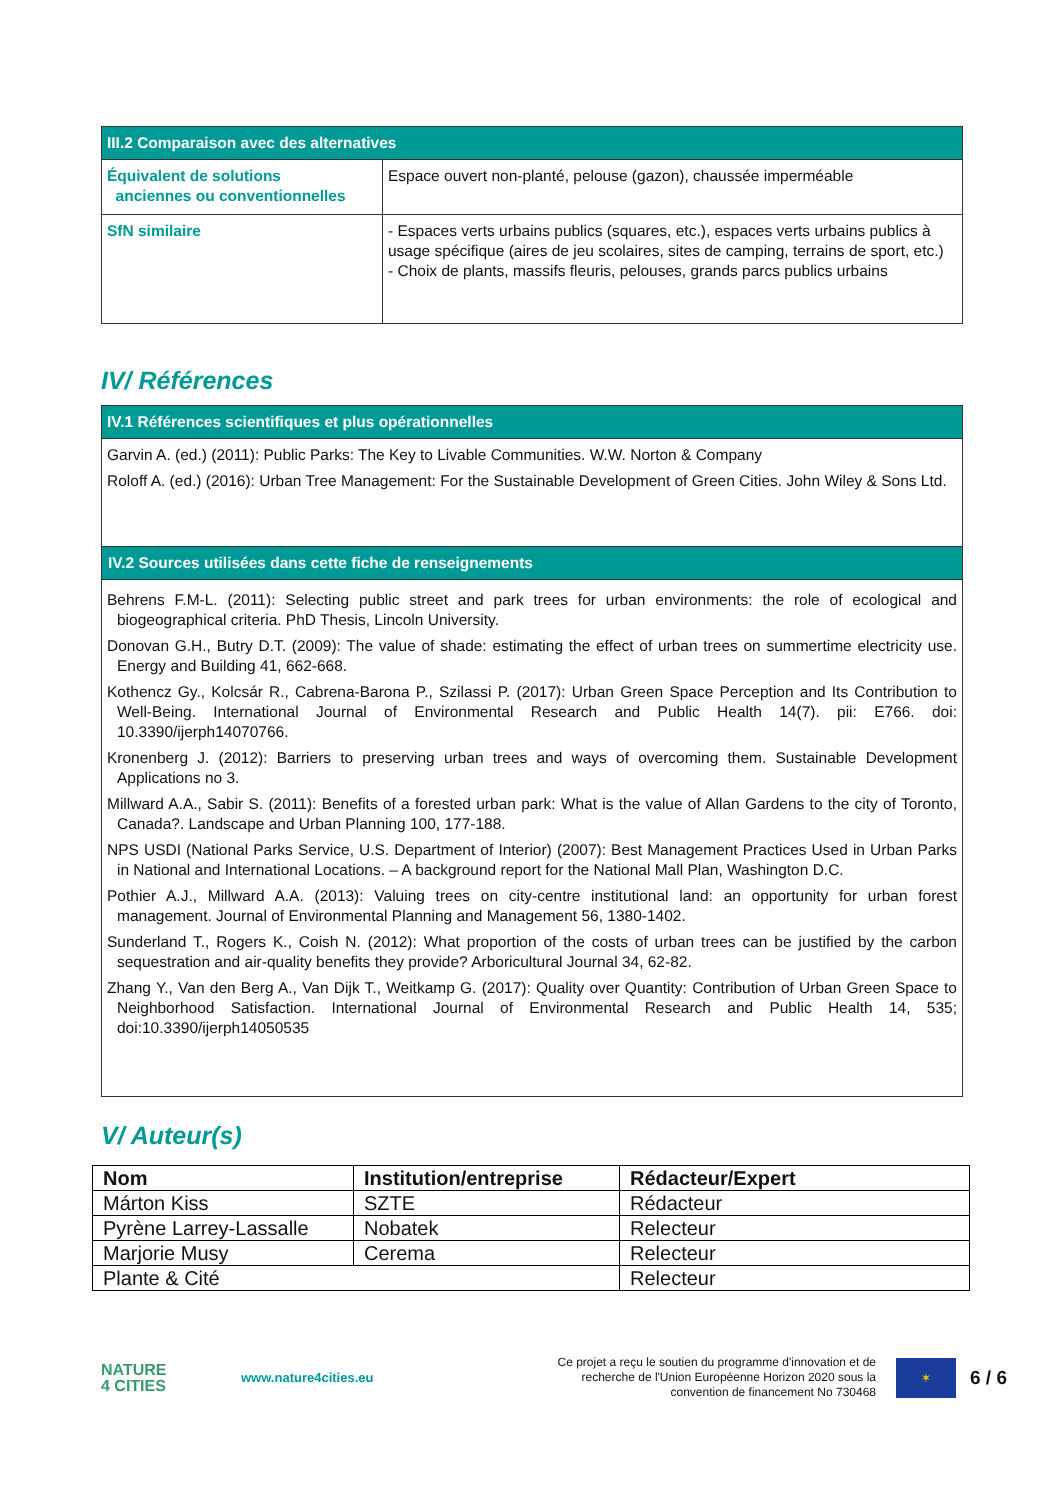| III.2 Comparaison avec des alternatives | |
| --- | --- |
| Équivalent de solutions anciennes ou conventionnelles | Espace ouvert non-planté, pelouse (gazon), chaussée imperméable |
| SfN similaire | - Espaces verts urbains publics (squares, etc.), espaces verts urbains publics à usage spécifique (aires de jeu scolaires, sites de camping, terrains de sport, etc.) - Choix de plants, massifs fleuris, pelouses, grands parcs publics urbains |
IV/ Références
| IV.1 Références scientifiques et plus opérationnelles |
| --- |
| Garvin A. (ed.) (2011): Public Parks: The Key to Livable Communities. W.W. Norton & Company Roloff A. (ed.) (2016): Urban Tree Management: For the Sustainable Development of Green Cities. John Wiley & Sons Ltd. |
| IV.2 Sources utilisées dans cette fiche de renseignements |
| Behrens F.M-L. (2011): Selecting public street and park trees for urban environments: the role of ecological and biogeographical criteria. PhD Thesis, Lincoln University. Donovan G.H., Butry D.T. (2009): The value of shade: estimating the effect of urban trees on summertime electricity use. Energy and Building 41, 662-668. Kothencz Gy., Kolcsár R., Cabrena-Barona P., Szilassi P. (2017): Urban Green Space Perception and Its Contribution to Well-Being. International Journal of Environmental Research and Public Health 14(7). pii: E766. doi: 10.3390/ijerph14070766. Kronenberg J. (2012): Barriers to preserving urban trees and ways of overcoming them. Sustainable Development Applications no 3. Millward A.A., Sabir S. (2011): Benefits of a forested urban park: What is the value of Allan Gardens to the city of Toronto, Canada?. Landscape and Urban Planning 100, 177-188. NPS USDI (National Parks Service, U.S. Department of Interior) (2007): Best Management Practices Used in Urban Parks in National and International Locations. – A background report for the National Mall Plan, Washington D.C. Pothier A.J., Millward A.A. (2013): Valuing trees on city-centre institutional land: an opportunity for urban forest management. Journal of Environmental Planning and Management 56, 1380-1402. Sunderland T., Rogers K., Coish N. (2012): What proportion of the costs of urban trees can be justified by the carbon sequestration and air-quality benefits they provide? Arboricultural Journal 34, 62-82. Zhang Y., Van den Berg A., Van Dijk T., Weitkamp G. (2017): Quality over Quantity: Contribution of Urban Green Space to Neighborhood Satisfaction. International Journal of Environmental Research and Public Health 14, 535; doi:10.3390/ijerph14050535 |
V/ Auteur(s)
| Nom | Institution/entreprise | Rédacteur/Expert |
| Márton Kiss | SZTE | Rédacteur |
| Pyrène Larrey-Lassalle | Nobatek | Relecteur |
| Marjorie Musy | Cerema | Relecteur |
| Plante & Cité | | Relecteur |
NATURE
4 CITIES
www.nature4cities.eu
Ce projet a reçu le soutien du programme d'innovation et de recherche de l'Union Européenne Horizon 2020 sous la convention de financement No 730468
✶
6 / 6